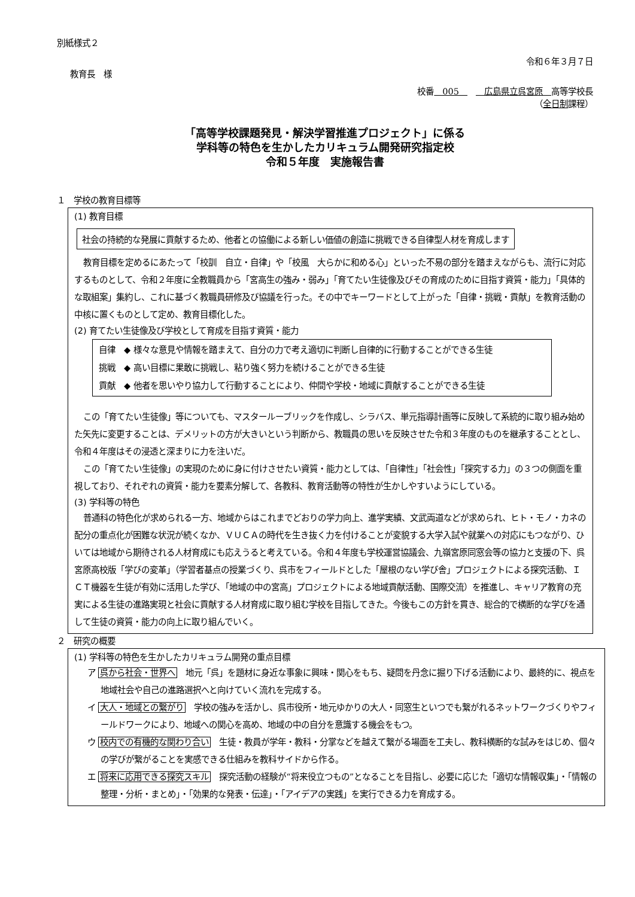別紙様式２
令和６年３月７日
教育長　様
校番　005　　　広島県立呉宮原　高等学校長
（全日制課程）
「高等学校課題発見・解決学習推進プロジェクト」に係る
学科等の特色を生かしたカリキュラム開発研究指定校
令和５年度　実施報告書
１　学校の教育目標等
(1) 教育目標
社会の持続的な発展に貢献するため、他者との協働による新しい価値の創造に挑戦できる自律型人材を育成します
教育目標を定めるにあたって「校訓　自立・自律」や「校風　大らかに和める心」といった不易の部分を踏まえながらも、流行に対応するものとして、令和２年度に全教職員から「宮高生の強み・弱み」「育てたい生徒像及びその育成のために目指す資質・能力」「具体的な取組案」集約し、これに基づく教職員研修及び協議を行った。その中でキーワードとして上がった「自律・挑戦・貢献」を教育活動の中核に置くものとして定め、教育目標化した。
(2) 育てたい生徒像及び学校として育成を目指す資質・能力
自律　◆ 様々な意見や情報を踏まえて、自分の力で考え適切に判断し自律的に行動することができる生徒
挑戦　◆ 高い目標に果敢に挑戦し、粘り強く努力を続けることができる生徒
貢献　◆ 他者を思いやり協力して行動することにより、仲間や学校・地域に貢献することができる生徒
この「育てたい生徒像」等についても、マスタールーブリックを作成し、シラバス、単元指導計画等に反映して系統的に取り組み始めた矢先に変更することは、デメリットの方が大きいという判断から、教職員の思いを反映させた令和３年度のものを継承することとし、令和４年度はその浸透と深まりに力を注いだ。
この「育てたい生徒像」の実現のために身に付けさせたい資質・能力としては、「自律性」「社会性」「探究する力」の３つの側面を重視しており、それぞれの資質・能力を要素分解して、各教科、教育活動等の特性が生かしやすいようにしている。
(3) 学科等の特色
普通科の特色化が求められる一方、地域からはこれまでどおりの学力向上、進学実績、文武両道などが求められ、ヒト・モノ・カネの配分の重点化が困難な状況が続くなか、ＶＵＣＡの時代を生き抜く力を付けることが変貌する大学入試や就業への対応にもつながり、ひいては地域から期待される人材育成にも応えうると考えている。令和４年度も学校運営協議会、九嶺宮原同窓会等の協力と支援の下、呉宮原高校版「学びの変革」（学習者基点の授業づくり、呉市をフィールドとした「屋根のない学び舎」プロジェクトによる探究活動、ＩＣＴ機器を生徒が有効に活用した学び、「地域の中の宮高」プロジェクトによる地域貢献活動、国際交流）を推進し、キャリア教育の充実による生徒の進路実現と社会に貢献する人材育成に取り組む学校を目指してきた。今後もこの方針を貫き、総合的で横断的な学びを通して生徒の資質・能力の向上に取り組んでいく。
２　研究の概要
(1) 学科等の特色を生かしたカリキュラム開発の重点目標
ア 呉から社会・世界へ　地元「呉」を題材に身近な事象に興味・関心をもち、疑問を丹念に掘り下げる活動により、最終的に、視点を地域社会や自己の進路選択へと向けていく流れを完成する。
イ 大人・地域との繋がり　学校の強みを活かし、呉市役所・地元ゆかりの大人・同窓生といつでも繋がれるネットワークづくりやフィールドワークにより、地域への関心を高め、地域の中の自分を意識する機会をもつ。
ウ 校内での有機的な関わり合い　生徒・教員が学年・教科・分掌などを越えて繋がる場面を工夫し、教科横断的な試みをはじめ、個々の学びが繋がることを実感できる仕組みを教科サイドから作る。
エ 将来に応用できる探究スキル　探究活動の経験が“将来役立つもの”となることを目指し、必要に応じた「適切な情報収集」・「情報の整理・分析・まとめ」・「効果的な発表・伝達」・「アイデアの実践」を実行できる力を育成する。